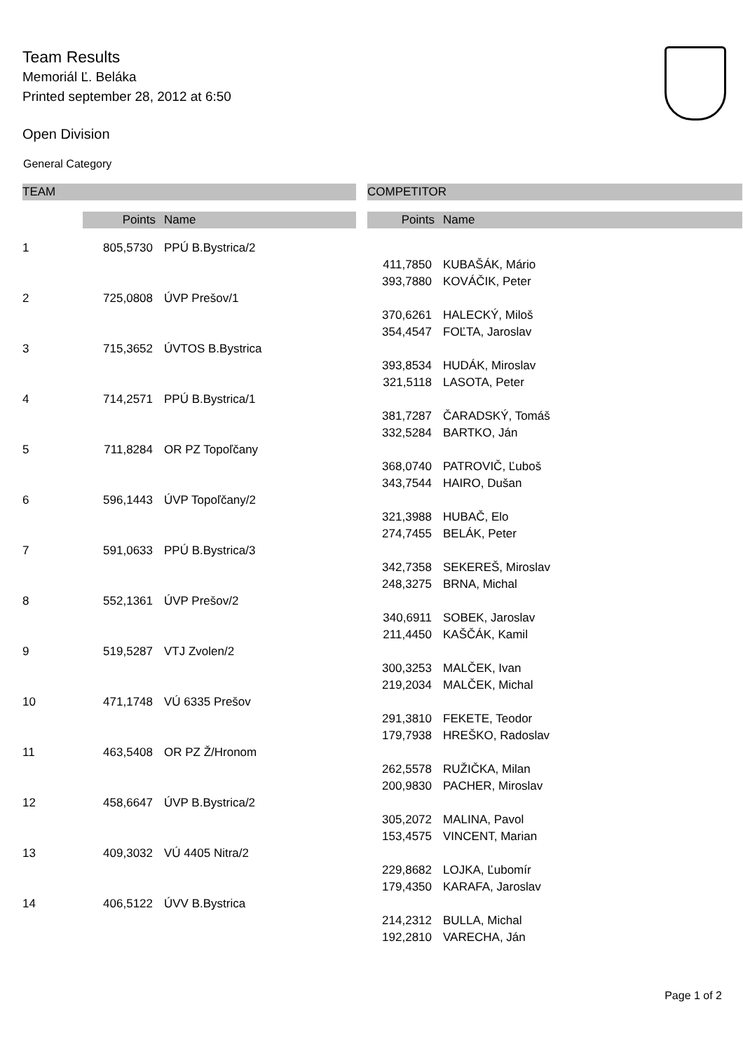Team Results
Memoriál Ľ. Beláka
Printed september 28, 2012 at 6:50
Open Division
General Category
| TEAM | | | | COMPETITOR | |
| --- | --- | --- | --- | --- | --- |
| | Points | Name | | Points | Name |
| 1 | 805,5730 | PPÚ B.Bystrica/2 | | | |
| | | | | 411,7850 | KUBAŠÁK, Mário |
| | | | | 393,7880 | KOVÁČIK, Peter |
| 2 | 725,0808 | ÚVP Prešov/1 | | | |
| | | | | 370,6261 | HALECKÝ, Miloš |
| | | | | 354,4547 | FOĽTA, Jaroslav |
| 3 | 715,3652 | ÚVTOS B.Bystrica | | | |
| | | | | 393,8534 | HUDÁK, Miroslav |
| | | | | 321,5118 | LASOTA, Peter |
| 4 | 714,2571 | PPÚ B.Bystrica/1 | | | |
| | | | | 381,7287 | ČARADSKÝ, Tomáš |
| | | | | 332,5284 | BARTKO, Ján |
| 5 | 711,8284 | OR PZ Topoľčany | | | |
| | | | | 368,0740 | PATROVIČ, Ľuboš |
| | | | | 343,7544 | HAIRO, Dušan |
| 6 | 596,1443 | ÚVP Topoľčany/2 | | | |
| | | | | 321,3988 | HUBAČ, Elo |
| | | | | 274,7455 | BELÁK, Peter |
| 7 | 591,0633 | PPÚ B.Bystrica/3 | | | |
| | | | | 342,7358 | SEKEREŠ, Miroslav |
| | | | | 248,3275 | BRNA, Michal |
| 8 | 552,1361 | ÚVP Prešov/2 | | | |
| | | | | 340,6911 | SOBEK, Jaroslav |
| | | | | 211,4450 | KAŠČÁK, Kamil |
| 9 | 519,5287 | VTJ Zvolen/2 | | | |
| | | | | 300,3253 | MALČEK, Ivan |
| | | | | 219,2034 | MALČEK, Michal |
| 10 | 471,1748 | VÚ 6335 Prešov | | | |
| | | | | 291,3810 | FEKETE, Teodor |
| | | | | 179,7938 | HREŠKO, Radoslav |
| 11 | 463,5408 | OR PZ Ž/Hronom | | | |
| | | | | 262,5578 | RUŽIČKA, Milan |
| | | | | 200,9830 | PACHER, Miroslav |
| 12 | 458,6647 | ÚVP B.Bystrica/2 | | | |
| | | | | 305,2072 | MALINA, Pavol |
| | | | | 153,4575 | VINCENT, Marian |
| 13 | 409,3032 | VÚ 4405 Nitra/2 | | | |
| | | | | 229,8682 | LOJKA, Ľubomír |
| | | | | 179,4350 | KARAFA, Jaroslav |
| 14 | 406,5122 | ÚVV B.Bystrica | | | |
| | | | | 214,2312 | BULLA, Michal |
| | | | | 192,2810 | VARECHA, Ján |
Page 1 of 2